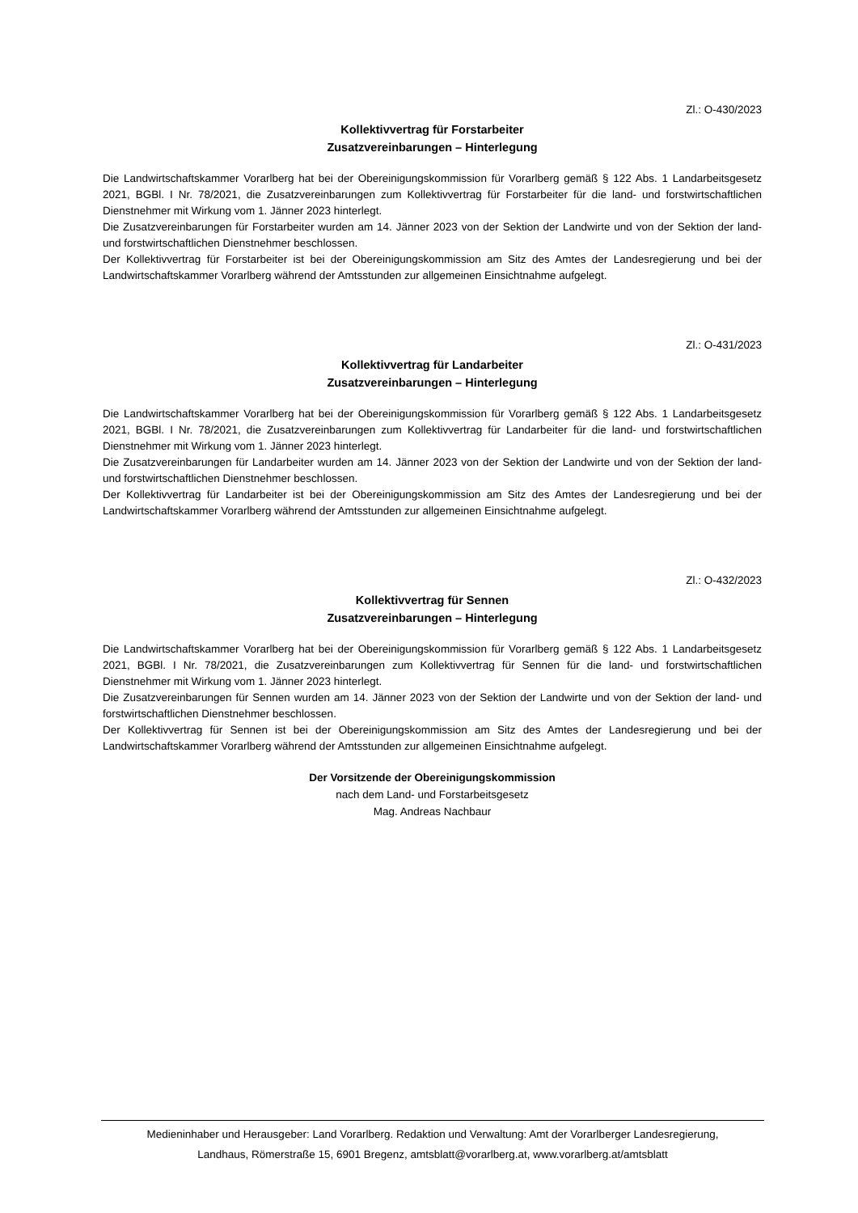Zl.: O-430/2023
Kollektivvertrag für Forstarbeiter
Zusatzvereinbarungen – Hinterlegung
Die Landwirtschaftskammer Vorarlberg hat bei der Obereinigungskommission für Vorarlberg gemäß § 122 Abs. 1 Landarbeitsgesetz 2021, BGBl. I Nr. 78/2021, die Zusatzvereinbarungen zum Kollektivvertrag für Forstarbeiter für die land- und forstwirtschaftlichen Dienstnehmer mit Wirkung vom 1. Jänner 2023 hinterlegt.
Die Zusatzvereinbarungen für Forstarbeiter wurden am 14. Jänner 2023 von der Sektion der Landwirte und von der Sektion der land- und forstwirtschaftlichen Dienstnehmer beschlossen.
Der Kollektivvertrag für Forstarbeiter ist bei der Obereinigungskommission am Sitz des Amtes der Landesregierung und bei der Landwirtschaftskammer Vorarlberg während der Amtsstunden zur allgemeinen Einsichtnahme aufgelegt.
Zl.: O-431/2023
Kollektivvertrag für Landarbeiter
Zusatzvereinbarungen – Hinterlegung
Die Landwirtschaftskammer Vorarlberg hat bei der Obereinigungskommission für Vorarlberg gemäß § 122 Abs. 1 Landarbeitsgesetz 2021, BGBl. I Nr. 78/2021, die Zusatzvereinbarungen zum Kollektivvertrag für Landarbeiter für die land- und forstwirtschaftlichen Dienstnehmer mit Wirkung vom 1. Jänner 2023 hinterlegt.
Die Zusatzvereinbarungen für Landarbeiter wurden am 14. Jänner 2023 von der Sektion der Landwirte und von der Sektion der land- und forstwirtschaftlichen Dienstnehmer beschlossen.
Der Kollektivvertrag für Landarbeiter ist bei der Obereinigungskommission am Sitz des Amtes der Landesregierung und bei der Landwirtschaftskammer Vorarlberg während der Amtsstunden zur allgemeinen Einsichtnahme aufgelegt.
Zl.: O-432/2023
Kollektivvertrag für Sennen
Zusatzvereinbarungen – Hinterlegung
Die Landwirtschaftskammer Vorarlberg hat bei der Obereinigungskommission für Vorarlberg gemäß § 122 Abs. 1 Landarbeitsgesetz 2021, BGBl. I Nr. 78/2021, die Zusatzvereinbarungen zum Kollektivvertrag für Sennen für die land- und forstwirtschaftlichen Dienstnehmer mit Wirkung vom 1. Jänner 2023 hinterlegt.
Die Zusatzvereinbarungen für Sennen wurden am 14. Jänner 2023 von der Sektion der Landwirte und von der Sektion der land- und forstwirtschaftlichen Dienstnehmer beschlossen.
Der Kollektivvertrag für Sennen ist bei der Obereinigungskommission am Sitz des Amtes der Landesregierung und bei der Landwirtschaftskammer Vorarlberg während der Amtsstunden zur allgemeinen Einsichtnahme aufgelegt.
Der Vorsitzende der Obereinigungskommission
nach dem Land- und Forstarbeitsgesetz
Mag. Andreas Nachbaur
Medieninhaber und Herausgeber: Land Vorarlberg. Redaktion und Verwaltung: Amt der Vorarlberger Landesregierung,
Landhaus, Römerstraße 15, 6901 Bregenz, amtsblatt@vorarlberg.at, www.vorarlberg.at/amtsblatt